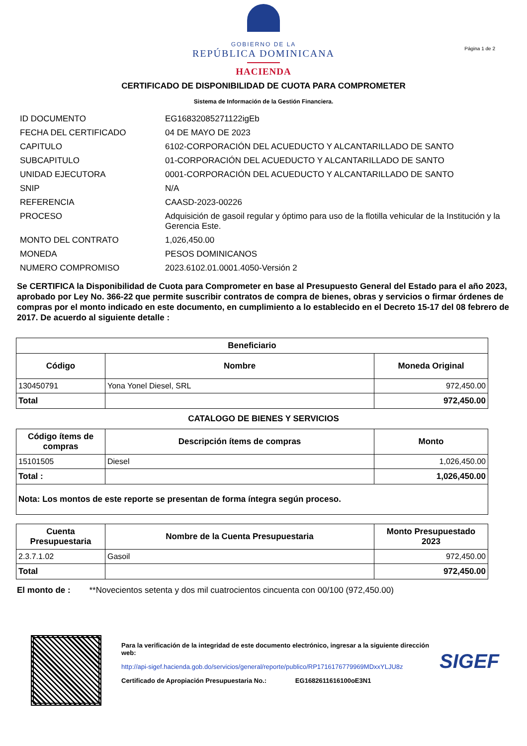GOBIERNO DE LA
REPÚBLICA DOMINICANA
HACIENDA
Página 1 de 2
CERTIFICADO DE DISPONIBILIDAD DE CUOTA PARA COMPROMETER
Sistema de Información de la Gestión Financiera.
| ID DOCUMENTO | EG16832085271122igEb |
| FECHA DEL CERTIFICADO | 04 DE MAYO DE 2023 |
| CAPITULO | 6102-CORPORACIÓN DEL ACUEDUCTO Y ALCANTARILLADO DE SANTO |
| SUBCAPITULO | 01-CORPORACIÓN DEL ACUEDUCTO Y ALCANTARILLADO DE SANTO |
| UNIDAD EJECUTORA | 0001-CORPORACIÓN DEL ACUEDUCTO Y ALCANTARILLADO DE SANTO |
| SNIP | N/A |
| REFERENCIA | CAASD-2023-00226 |
| PROCESO | Adquisición de gasoil regular y óptimo para uso de la flotilla vehicular de la Institución y la Gerencia Este. |
| MONTO DEL CONTRATO | 1,026,450.00 |
| MONEDA | PESOS DOMINICANOS |
| NUMERO COMPROMISO | 2023.6102.01.0001.4050-Versión 2 |
Se CERTIFICA la Disponibilidad de Cuota para Comprometer en base al Presupuesto General del Estado para el año 2023, aprobado por Ley No. 366-22 que permite suscribir contratos de compra de bienes, obras y servicios o firmar órdenes de compras por el monto indicado en este documento, en cumplimiento a lo establecido en el Decreto 15-17 del 08 febrero de 2017. De acuerdo al siguiente detalle :
| Beneficiario | | |
| --- | --- | --- |
| Código | Nombre | Moneda Original |
| 130450791 | Yona Yonel Diesel, SRL | 972,450.00 |
| Total | | 972,450.00 |
CATALOGO DE BIENES Y SERVICIOS
| Código ítems de compras | Descripción ítems de compras | Monto |
| --- | --- | --- |
| 15101505 | Diesel | 1,026,450.00 |
| Total : | | 1,026,450.00 |
| Nota: Los montos de este reporte se presentan de forma íntegra según proceso. | | |
| Cuenta Presupuestaria | Nombre de la Cuenta Presupuestaria | Monto Presupuestado 2023 |
| --- | --- | --- |
| 2.3.7.1.02 | Gasoil | 972,450.00 |
| Total | | 972,450.00 |
El monto de : **Novecientos setenta y dos mil cuatrocientos cincuenta con 00/100 (972,450.00)
Para la verificación de la integridad de este documento electrónico, ingresar a la siguiente dirección web:
http://api-sigef.hacienda.gob.do/servicios/general/reporte/publico/RP1716176779969MDxxYLJU8z
Certificado de Apropiación Presupuestaria No.: EG1682611616100oE3N1
SIGEF